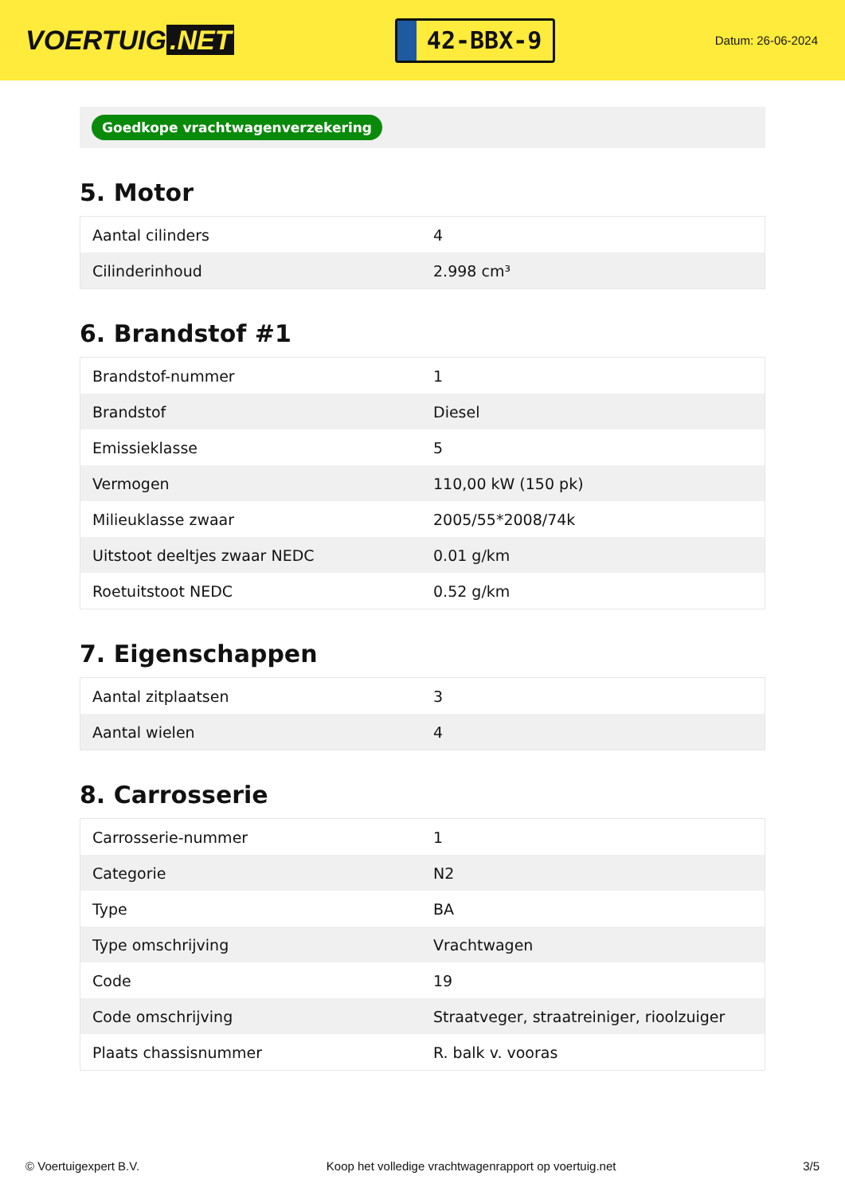VOERTUIG.NET
42-BBX-9
Datum: 26-06-2024
Goedkope vrachtwagenverzekering
5. Motor
| Aantal cilinders | 4 |
| Cilinderinhoud | 2.998 cm³ |
6. Brandstof #1
| Brandstof-nummer | 1 |
| Brandstof | Diesel |
| Emissieklasse | 5 |
| Vermogen | 110,00 kW (150 pk) |
| Milieuklasse zwaar | 2005/55*2008/74k |
| Uitstoot deeltjes zwaar NEDC | 0.01 g/km |
| Roetuitstoot NEDC | 0.52 g/km |
7. Eigenschappen
| Aantal zitplaatsen | 3 |
| Aantal wielen | 4 |
8. Carrosserie
| Carrosserie-nummer | 1 |
| Categorie | N2 |
| Type | BA |
| Type omschrijving | Vrachtwagen |
| Code | 19 |
| Code omschrijving | Straatveger, straatreiniger, rioolzuiger |
| Plaats chassisnummer | R. balk v. vooras |
© Voertuigexpert B.V. Koop het volledige vrachtwagenrapport op voertuig.net 3/5